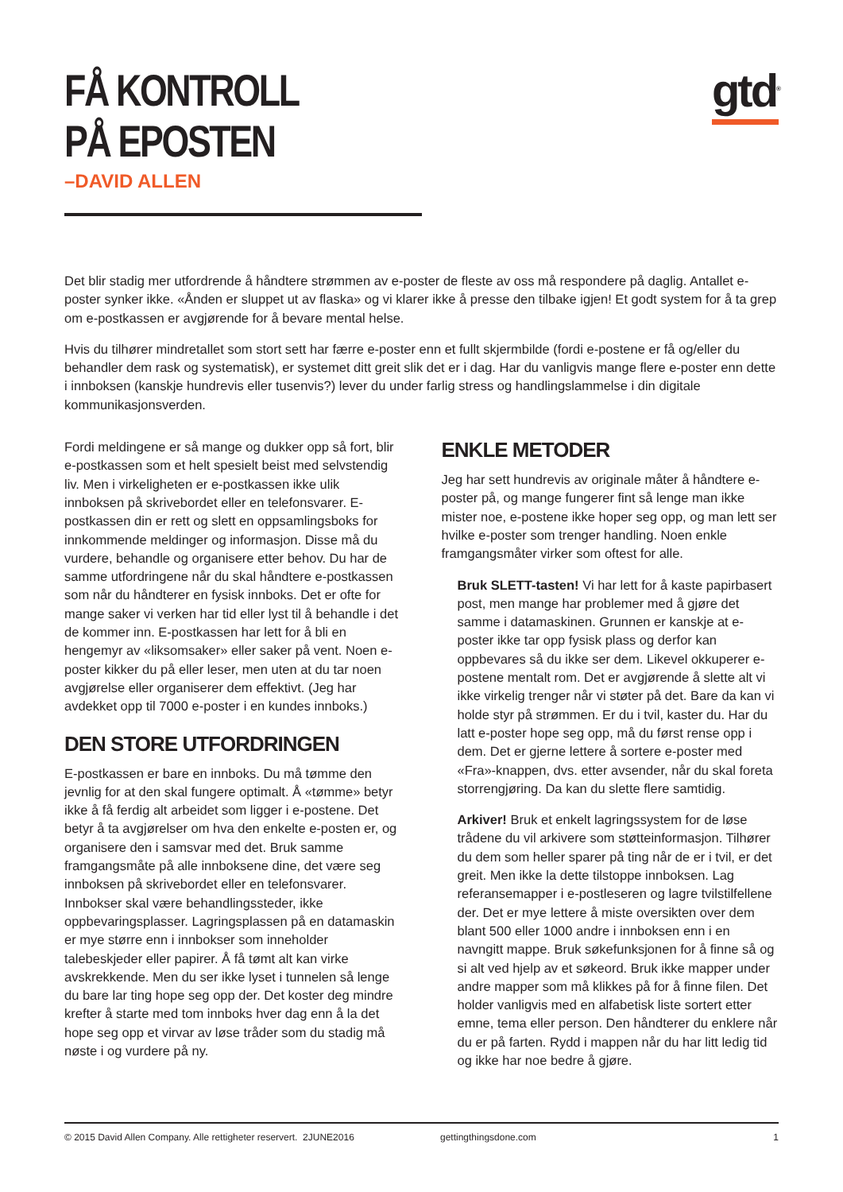FÅ KONTROLL
PÅ EPOSTEN
–DAVID ALLEN
gtd<sup>®</sup>
Det blir stadig mer utfordrende å håndtere strømmen av e-poster de fleste av oss må respondere på daglig. Antallet e-poster synker ikke. «Ånden er sluppet ut av flaska» og vi klarer ikke å presse den tilbake igjen! Et godt system for å ta grep om e-postkassen er avgjørende for å bevare mental helse.
Hvis du tilhører mindretallet som stort sett har færre e-poster enn et fullt skjermbilde (fordi e-postene er få og/eller du behandler dem rask og systematisk), er systemet ditt greit slik det er i dag. Har du vanligvis mange flere e-poster enn dette i innboksen (kanskje hundrevis eller tusenvis?) lever du under farlig stress og handlingslammelse i din digitale kommunikasjonsverden.
Fordi meldingene er så mange og dukker opp så fort, blir e-postkassen som et helt spesielt beist med selvstendig liv. Men i virkeligheten er e-postkassen ikke ulik innboksen på skrivebordet eller en telefonsvarer. E-postkassen din er rett og slett en oppsamlingsboks for innkommende meldinger og informasjon. Disse må du vurdere, behandle og organisere etter behov. Du har de samme utfordringene når du skal håndtere e-postkassen som når du håndterer en fysisk innboks. Det er ofte for mange saker vi verken har tid eller lyst til å behandle i det de kommer inn. E-postkassen har lett for å bli en hengemyr av «liksomsaker» eller saker på vent. Noen e-poster kikker du på eller leser, men uten at du tar noen avgjørelse eller organiserer dem effektivt. (Jeg har avdekket opp til 7000 e-poster i en kundes innboks.)
DEN STORE UTFORDRINGEN
E-postkassen er bare en innboks. Du må tømme den jevnlig for at den skal fungere optimalt. Å «tømme» betyr ikke å få ferdig alt arbeidet som ligger i e-postene. Det betyr å ta avgjørelser om hva den enkelte e-posten er, og organisere den i samsvar med det. Bruk samme framgangsmåte på alle innboksene dine, det være seg innboksen på skrivebordet eller en telefonsvarer. Innbokser skal være behandlingssteder, ikke oppbevaringsplasser. Lagringsplassen på en datamaskin er mye større enn i innbokser som inneholder talebeskjeder eller papirer. Å få tømt alt kan virke avskrekkende. Men du ser ikke lyset i tunnelen så lenge du bare lar ting hope seg opp der. Det koster deg mindre krefter å starte med tom innboks hver dag enn å la det hope seg opp et virvar av løse tråder som du stadig må nøste i og vurdere på ny.
ENKLE METODER
Jeg har sett hundrevis av originale måter å håndtere e-poster på, og mange fungerer fint så lenge man ikke mister noe, e-postene ikke hoper seg opp, og man lett ser hvilke e-poster som trenger handling. Noen enkle framgangsmåter virker som oftest for alle.
Bruk SLETT-tasten! Vi har lett for å kaste papirbasert post, men mange har problemer med å gjøre det samme i datamaskinen. Grunnen er kanskje at e-poster ikke tar opp fysisk plass og derfor kan oppbevares så du ikke ser dem. Likevel okkuperer e-postene mentalt rom. Det er avgjørende å slette alt vi ikke virkelig trenger når vi støter på det. Bare da kan vi holde styr på strømmen. Er du i tvil, kaster du. Har du latt e-poster hope seg opp, må du først rense opp i dem. Det er gjerne lettere å sortere e-poster med «Fra»-knappen, dvs. etter avsender, når du skal foreta storrengjøring. Da kan du slette flere samtidig.
Arkiver! Bruk et enkelt lagringssystem for de løse trådene du vil arkivere som støtteinformasjon. Tilhører du dem som heller sparer på ting når de er i tvil, er det greit. Men ikke la dette tilstoppe innboksen. Lag referansemapper i e-postleseren og lagre tvilstilfellene der. Det er mye lettere å miste oversikten over dem blant 500 eller 1000 andre i innboksen enn i en navngitt mappe. Bruk søkefunksjonen for å finne så og si alt ved hjelp av et søkeord. Bruk ikke mapper under andre mapper som må klikkes på for å finne filen. Det holder vanligvis med en alfabetisk liste sortert etter emne, tema eller person. Den håndterer du enklere når du er på farten. Rydd i mappen når du har litt ledig tid og ikke har noe bedre å gjøre.
© 2015 David Allen Company. Alle rettigheter reservert. 2JUNE2016 gettingthingsdone.com 1